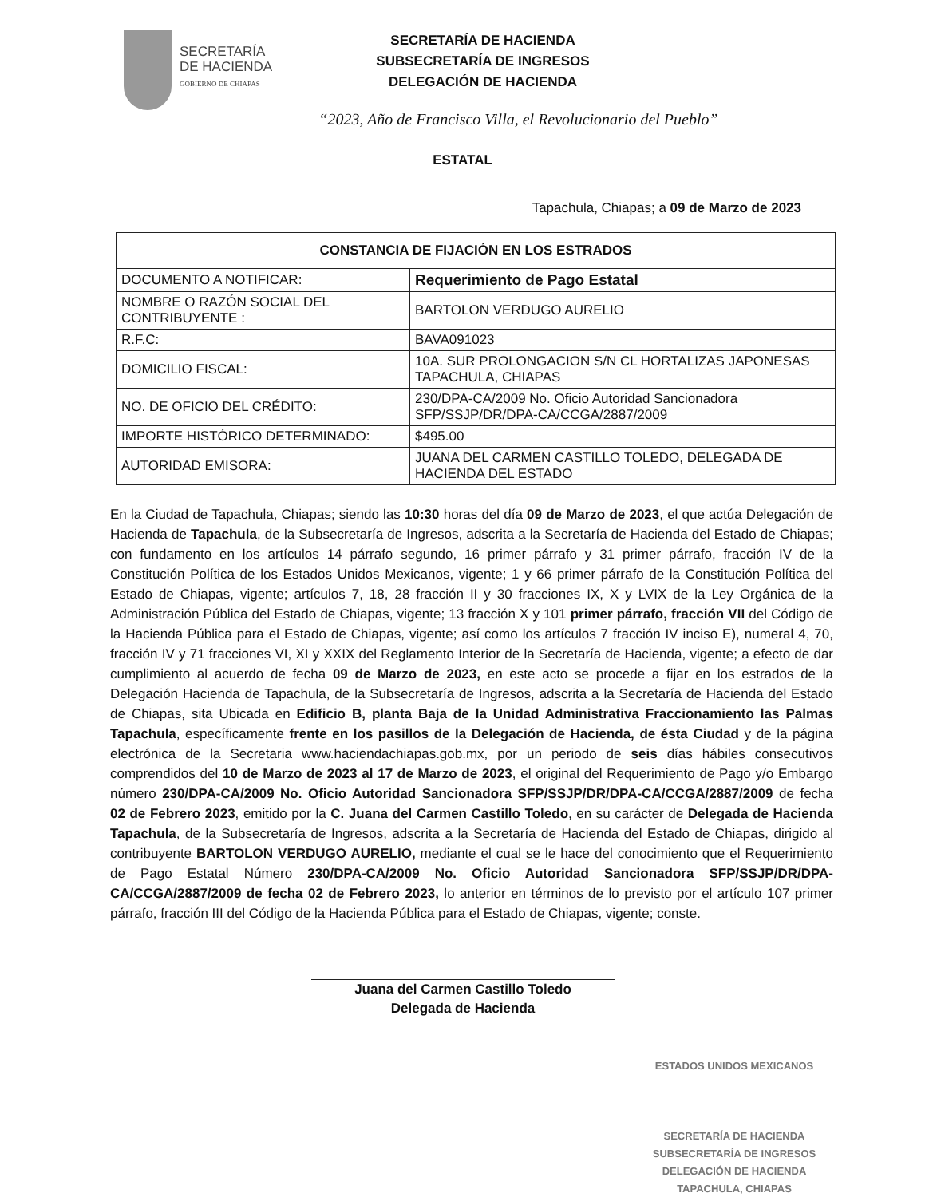SECRETARÍA
DE HACIENDA
GOBIERNO DE CHIAPAS
SECRETARÍA DE HACIENDA
SUBSECRETARÍA DE INGRESOS
DELEGACIÓN DE HACIENDA
“2023, Año de Francisco Villa, el Revolucionario del Pueblo”
ESTATAL
Tapachula, Chiapas; a 09 de Marzo de 2023
| CONSTANCIA DE FIJACIÓN EN LOS ESTRADOS | |
| --- | --- |
| DOCUMENTO A NOTIFICAR: | Requerimiento de Pago Estatal |
| NOMBRE O RAZÓN SOCIAL DEL CONTRIBUYENTE : | BARTOLON VERDUGO AURELIO |
| R.F.C: | BAVA091023 |
| DOMICILIO FISCAL: | 10A. SUR PROLONGACION S/N CL HORTALIZAS JAPONESAS TAPACHULA, CHIAPAS |
| NO. DE OFICIO DEL CRÉDITO: | 230/DPA-CA/2009 No. Oficio Autoridad Sancionadora SFP/SSJP/DR/DPA-CA/CCGA/2887/2009 |
| IMPORTE HISTÓRICO DETERMINADO: | $495.00 |
| AUTORIDAD EMISORA: | JUANA DEL CARMEN CASTILLO TOLEDO, DELEGADA DE HACIENDA DEL ESTADO |
En la Ciudad de Tapachula, Chiapas; siendo las 10:30 horas del día 09 de Marzo de 2023, el que actúa Delegación de Hacienda de Tapachula, de la Subsecretaría de Ingresos, adscrita a la Secretaría de Hacienda del Estado de Chiapas; con fundamento en los artículos 14 párrafo segundo, 16 primer párrafo y 31 primer párrafo, fracción IV de la Constitución Política de los Estados Unidos Mexicanos, vigente; 1 y 66 primer párrafo de la Constitución Política del Estado de Chiapas, vigente; artículos 7, 18, 28 fracción II y 30 fracciones IX, X y LVIX de la Ley Orgánica de la Administración Pública del Estado de Chiapas, vigente; 13 fracción X y 101 primer párrafo, fracción VII del Código de la Hacienda Pública para el Estado de Chiapas, vigente; así como los artículos 7 fracción IV inciso E), numeral 4, 70, fracción IV y 71 fracciones VI, XI y XXIX del Reglamento Interior de la Secretaría de Hacienda, vigente; a efecto de dar cumplimiento al acuerdo de fecha 09 de Marzo de 2023, en este acto se procede a fijar en los estrados de la Delegación Hacienda de Tapachula, de la Subsecretaría de Ingresos, adscrita a la Secretaría de Hacienda del Estado de Chiapas, sita Ubicada en Edificio B, planta Baja de la Unidad Administrativa Fraccionamiento las Palmas Tapachula, específicamente frente en los pasillos de la Delegación de Hacienda, de ésta Ciudad y de la página electrónica de la Secretaria www.haciendachiapas.gob.mx, por un periodo de seis días hábiles consecutivos comprendidos del 10 de Marzo de 2023 al 17 de Marzo de 2023, el original del Requerimiento de Pago y/o Embargo número 230/DPA-CA/2009 No. Oficio Autoridad Sancionadora SFP/SSJP/DR/DPA-CA/CCGA/2887/2009 de fecha 02 de Febrero 2023, emitido por la C. Juana del Carmen Castillo Toledo, en su carácter de Delegada de Hacienda Tapachula, de la Subsecretaría de Ingresos, adscrita a la Secretaría de Hacienda del Estado de Chiapas, dirigido al contribuyente BARTOLON VERDUGO AURELIO, mediante el cual se le hace del conocimiento que el Requerimiento de Pago Estatal Número 230/DPA-CA/2009 No. Oficio Autoridad Sancionadora SFP/SSJP/DR/DPA-CA/CCGA/2887/2009 de fecha 02 de Febrero 2023, lo anterior en términos de lo previsto por el artículo 107 primer párrafo, fracción III del Código de la Hacienda Pública para el Estado de Chiapas, vigente; conste.
Juana del Carmen Castillo Toledo
Delegada de Hacienda
ESTADOS UNIDOS MEXICANOS
SECRETARÍA DE HACIENDA
SUBSECRETARÍA DE INGRESOS
DELEGACIÓN DE HACIENDA
TAPACHULA, CHIAPAS